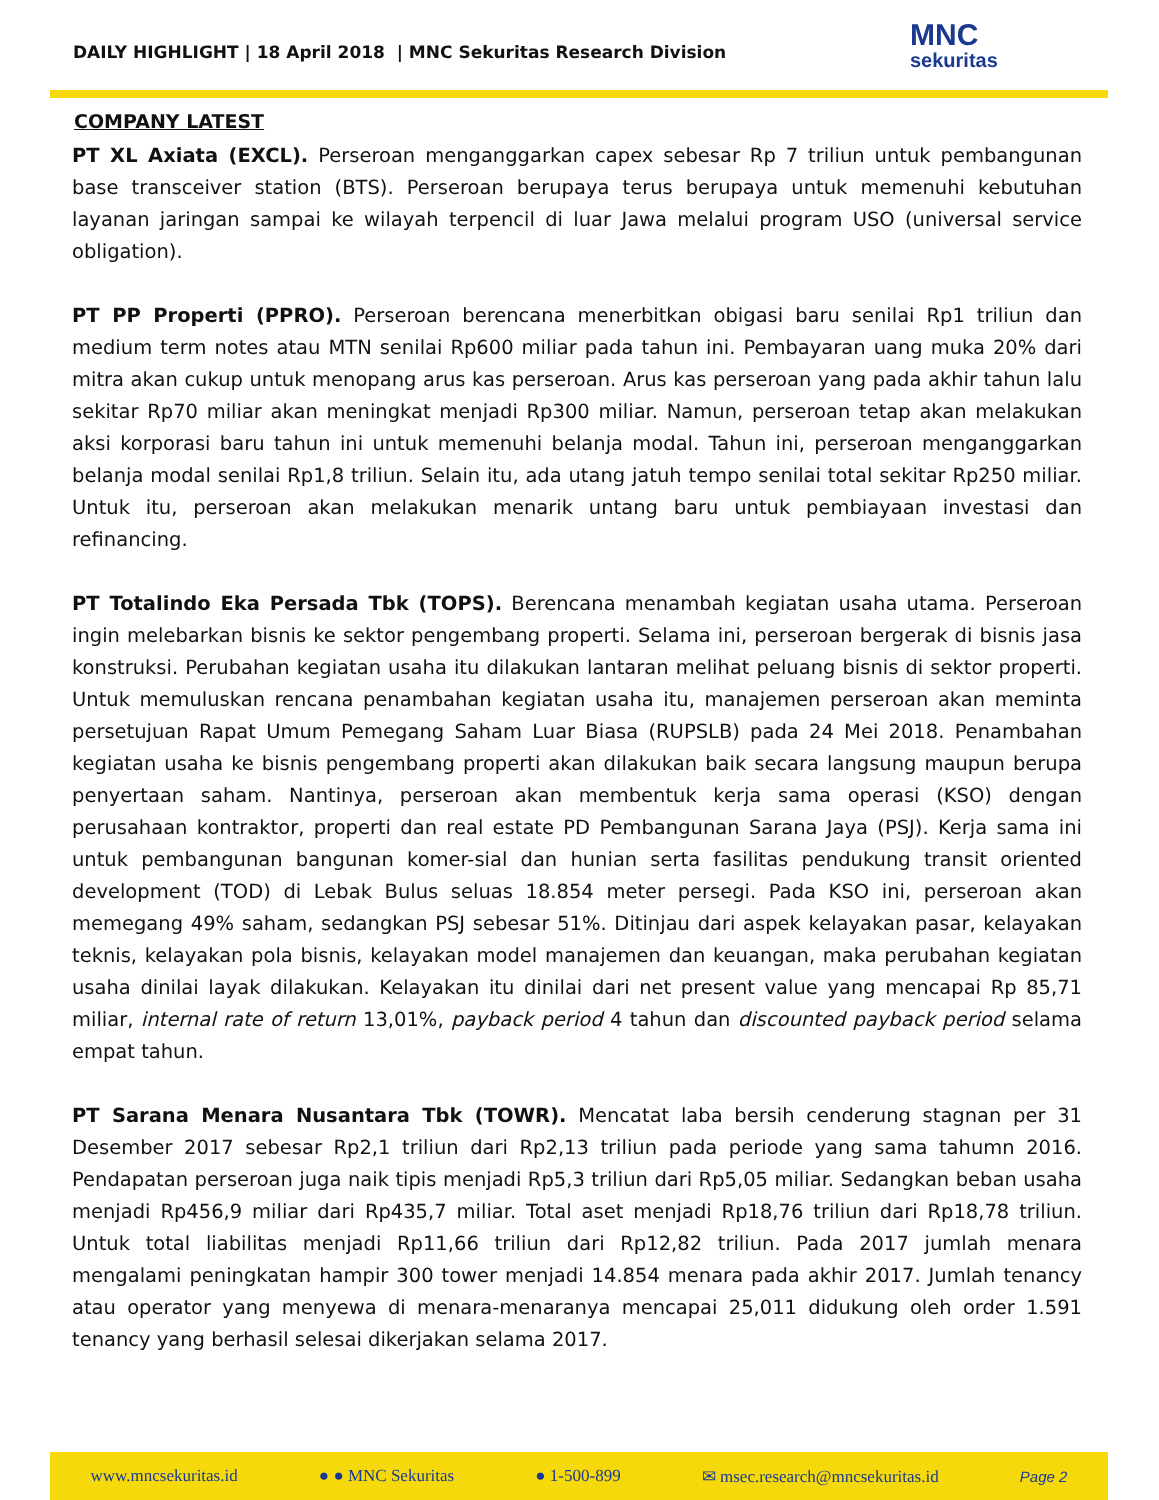DAILY HIGHLIGHT | 18 April 2018 | MNC Sekuritas Research Division
MNC
sekuritas
COMPANY LATEST
PT XL Axiata (EXCL). Perseroan menganggarkan capex sebesar Rp 7 triliun untuk pembangunan base transceiver station (BTS). Perseroan berupaya terus berupaya untuk memenuhi kebutuhan layanan jaringan sampai ke wilayah terpencil di luar Jawa melalui program USO (universal service obligation).
PT PP Properti (PPRO). Perseroan berencana menerbitkan obigasi baru senilai Rp1 triliun dan medium term notes atau MTN senilai Rp600 miliar pada tahun ini. Pembayaran uang muka 20% dari mitra akan cukup untuk menopang arus kas perseroan. Arus kas perseroan yang pada akhir tahun lalu sekitar Rp70 miliar akan meningkat menjadi Rp300 miliar. Namun, perseroan tetap akan melakukan aksi korporasi baru tahun ini untuk memenuhi belanja modal. Tahun ini, perseroan menganggarkan belanja modal senilai Rp1,8 triliun. Selain itu, ada utang jatuh tempo senilai total sekitar Rp250 miliar. Untuk itu, perseroan akan melakukan menarik untang baru untuk pembiayaan investasi dan refinancing.
PT Totalindo Eka Persada Tbk (TOPS). Berencana menambah kegiatan usaha utama. Perseroan ingin melebarkan bisnis ke sektor pengembang properti. Selama ini, perseroan bergerak di bisnis jasa konstruksi. Perubahan kegiatan usaha itu dilakukan lantaran melihat peluang bisnis di sektor properti. Untuk memuluskan rencana penambahan kegiatan usaha itu, manajemen perseroan akan meminta persetujuan Rapat Umum Pemegang Saham Luar Biasa (RUPSLB) pada 24 Mei 2018. Penambahan kegiatan usaha ke bisnis pengembang properti akan dilakukan baik secara langsung maupun berupa penyertaan saham. Nantinya, perseroan akan membentuk kerja sama operasi (KSO) dengan perusahaan kontraktor, properti dan real estate PD Pembangunan Sarana Jaya (PSJ). Kerja sama ini untuk pembangunan bangunan komer-sial dan hunian serta fasilitas pendukung transit oriented development (TOD) di Lebak Bulus seluas 18.854 meter persegi. Pada KSO ini, perseroan akan memegang 49% saham, sedangkan PSJ sebesar 51%. Ditinjau dari aspek kelayakan pasar, kelayakan teknis, kelayakan pola bisnis, kelayakan model manajemen dan keuangan, maka perubahan kegiatan usaha dinilai layak dilakukan. Kelayakan itu dinilai dari net present value yang mencapai Rp 85,71 miliar, internal rate of return 13,01%, payback period 4 tahun dan discounted payback period selama empat tahun.
PT Sarana Menara Nusantara Tbk (TOWR). Mencatat laba bersih cenderung stagnan per 31 Desember 2017 sebesar Rp2,1 triliun dari Rp2,13 triliun pada periode yang sama tahumn 2016. Pendapatan perseroan juga naik tipis menjadi Rp5,3 triliun dari Rp5,05 miliar. Sedangkan beban usaha menjadi Rp456,9 miliar dari Rp435,7 miliar. Total aset menjadi Rp18,76 triliun dari Rp18,78 triliun. Untuk total liabilitas menjadi Rp11,66 triliun dari Rp12,82 triliun. Pada 2017 jumlah menara mengalami peningkatan hampir 300 tower menjadi 14.854 menara pada akhir 2017. Jumlah tenancy atau operator yang menyewa di menara-menaranya mencapai 25,011 didukung oleh order 1.591 tenancy yang berhasil selesai dikerjakan selama 2017.
www.mncsekuritas.id ● ● MNC Sekuritas ● 1-500-899 ✉ msec.research@mncsekuritas.id Page 2